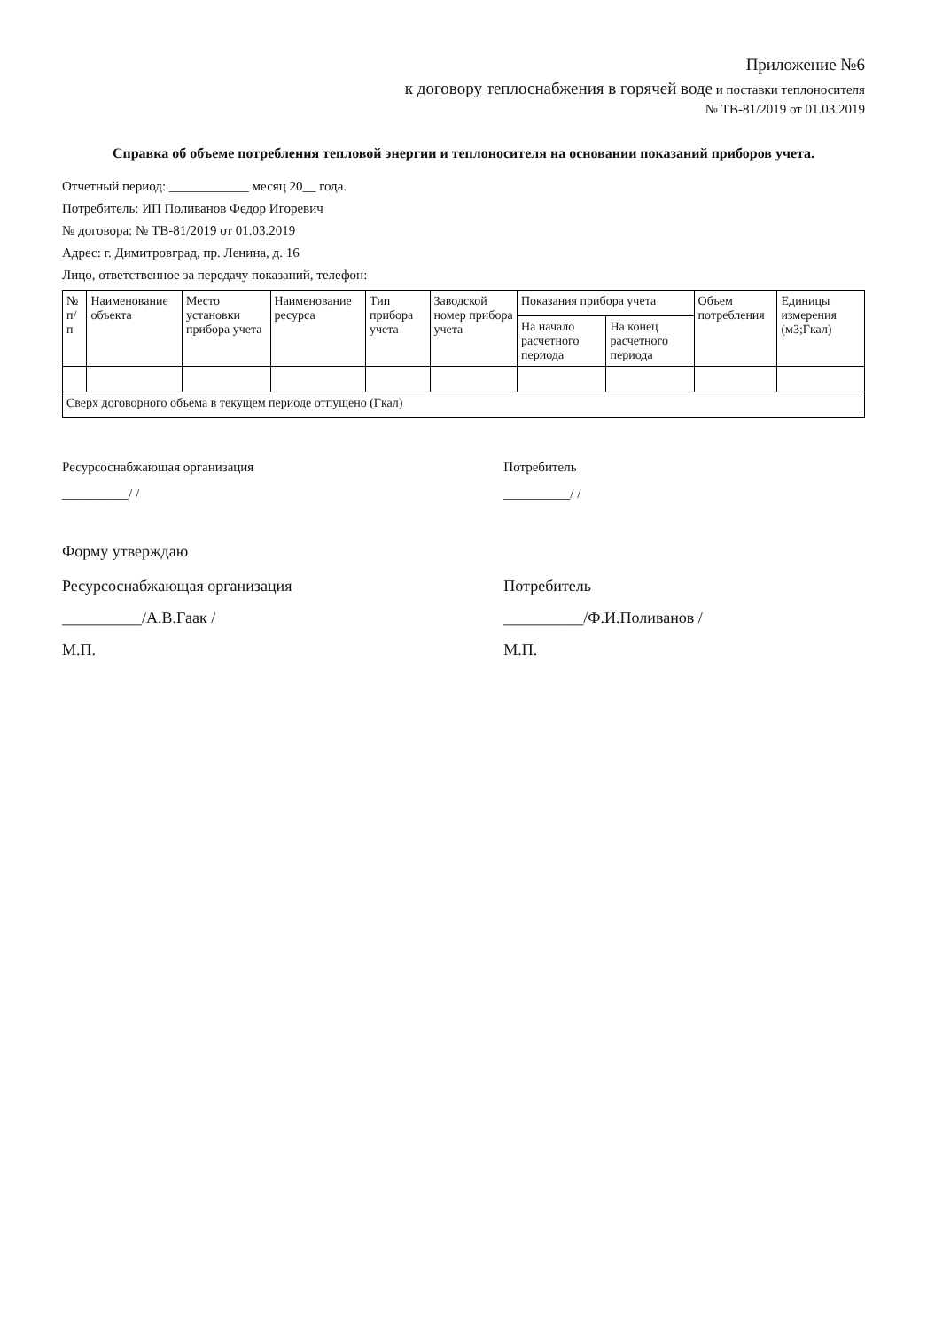Приложение №6
к договору теплоснабжения в горячей воде и поставки теплоносителя
№ ТВ-81/2019 от 01.03.2019
Справка об объеме потребления тепловой энергии и теплоносителя на основании показаний приборов учета.
Отчетный период: ____________ месяц 20__ года.
Потребитель: ИП Поливанов Федор Игоревич
№ договора: № ТВ-81/2019 от 01.03.2019
Адрес: г. Димитровград, пр. Ленина, д. 16
Лицо, ответственное за передачу показаний, телефон:
| № п/п | Наименование объекта | Место установки прибора учета | Наименование ресурса | Тип прибора учета | Заводской номер прибора учета | Показания прибора учета | | Объем потребления | Единицы измерения (м3;Гкал) |
| --- | --- | --- | --- | --- | --- | --- | --- | --- | --- |
| | | | | | | На начало расчетного периода | На конец расчетного периода | | |
| Сверх договорного объема в текущем периоде отпущено (Гкал) | | | | | | | | | |
Ресурсоснабжающая организация
__________/ /
Потребитель
__________/ /
Форму утверждаю
Ресурсоснабжающая организация
__________/А.В.Гаак /
М.П.
Потребитель
__________/Ф.И.Поливанов /
М.П.